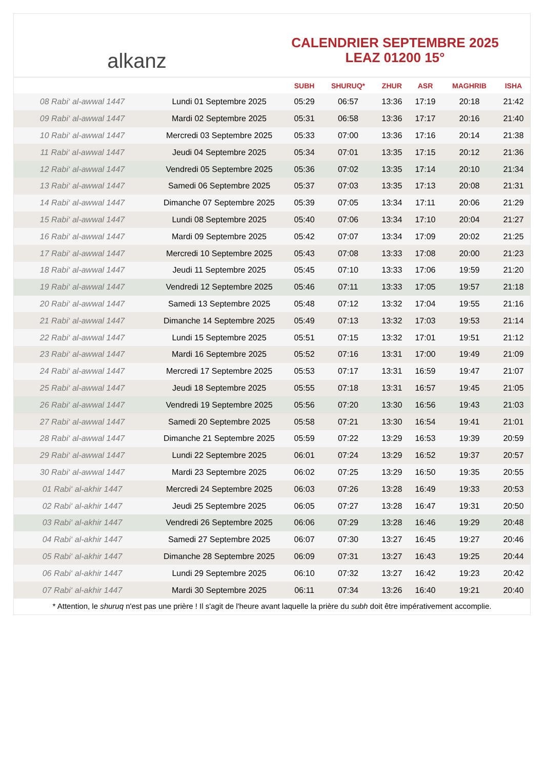alkanz
CALENDRIER SEPTEMBRE 2025
LEAZ 01200 15°
| | | SUBH | SHURUQ* | ZHUR | ASR | MAGHRIB | ISHA |
| --- | --- | --- | --- | --- | --- | --- | --- |
| 08 Rabi‘ al-awwal 1447 | Lundi 01 Septembre 2025 | 05:29 | 06:57 | 13:36 | 17:19 | 20:18 | 21:42 |
| 09 Rabi‘ al-awwal 1447 | Mardi 02 Septembre 2025 | 05:31 | 06:58 | 13:36 | 17:17 | 20:16 | 21:40 |
| 10 Rabi‘ al-awwal 1447 | Mercredi 03 Septembre 2025 | 05:33 | 07:00 | 13:36 | 17:16 | 20:14 | 21:38 |
| 11 Rabi‘ al-awwal 1447 | Jeudi 04 Septembre 2025 | 05:34 | 07:01 | 13:35 | 17:15 | 20:12 | 21:36 |
| 12 Rabi‘ al-awwal 1447 | Vendredi 05 Septembre 2025 | 05:36 | 07:02 | 13:35 | 17:14 | 20:10 | 21:34 |
| 13 Rabi‘ al-awwal 1447 | Samedi 06 Septembre 2025 | 05:37 | 07:03 | 13:35 | 17:13 | 20:08 | 21:31 |
| 14 Rabi‘ al-awwal 1447 | Dimanche 07 Septembre 2025 | 05:39 | 07:05 | 13:34 | 17:11 | 20:06 | 21:29 |
| 15 Rabi‘ al-awwal 1447 | Lundi 08 Septembre 2025 | 05:40 | 07:06 | 13:34 | 17:10 | 20:04 | 21:27 |
| 16 Rabi‘ al-awwal 1447 | Mardi 09 Septembre 2025 | 05:42 | 07:07 | 13:34 | 17:09 | 20:02 | 21:25 |
| 17 Rabi‘ al-awwal 1447 | Mercredi 10 Septembre 2025 | 05:43 | 07:08 | 13:33 | 17:08 | 20:00 | 21:23 |
| 18 Rabi‘ al-awwal 1447 | Jeudi 11 Septembre 2025 | 05:45 | 07:10 | 13:33 | 17:06 | 19:59 | 21:20 |
| 19 Rabi‘ al-awwal 1447 | Vendredi 12 Septembre 2025 | 05:46 | 07:11 | 13:33 | 17:05 | 19:57 | 21:18 |
| 20 Rabi‘ al-awwal 1447 | Samedi 13 Septembre 2025 | 05:48 | 07:12 | 13:32 | 17:04 | 19:55 | 21:16 |
| 21 Rabi‘ al-awwal 1447 | Dimanche 14 Septembre 2025 | 05:49 | 07:13 | 13:32 | 17:03 | 19:53 | 21:14 |
| 22 Rabi‘ al-awwal 1447 | Lundi 15 Septembre 2025 | 05:51 | 07:15 | 13:32 | 17:01 | 19:51 | 21:12 |
| 23 Rabi‘ al-awwal 1447 | Mardi 16 Septembre 2025 | 05:52 | 07:16 | 13:31 | 17:00 | 19:49 | 21:09 |
| 24 Rabi‘ al-awwal 1447 | Mercredi 17 Septembre 2025 | 05:53 | 07:17 | 13:31 | 16:59 | 19:47 | 21:07 |
| 25 Rabi‘ al-awwal 1447 | Jeudi 18 Septembre 2025 | 05:55 | 07:18 | 13:31 | 16:57 | 19:45 | 21:05 |
| 26 Rabi‘ al-awwal 1447 | Vendredi 19 Septembre 2025 | 05:56 | 07:20 | 13:30 | 16:56 | 19:43 | 21:03 |
| 27 Rabi‘ al-awwal 1447 | Samedi 20 Septembre 2025 | 05:58 | 07:21 | 13:30 | 16:54 | 19:41 | 21:01 |
| 28 Rabi‘ al-awwal 1447 | Dimanche 21 Septembre 2025 | 05:59 | 07:22 | 13:29 | 16:53 | 19:39 | 20:59 |
| 29 Rabi‘ al-awwal 1447 | Lundi 22 Septembre 2025 | 06:01 | 07:24 | 13:29 | 16:52 | 19:37 | 20:57 |
| 30 Rabi‘ al-awwal 1447 | Mardi 23 Septembre 2025 | 06:02 | 07:25 | 13:29 | 16:50 | 19:35 | 20:55 |
| 01 Rabi‘ al-akhir 1447 | Mercredi 24 Septembre 2025 | 06:03 | 07:26 | 13:28 | 16:49 | 19:33 | 20:53 |
| 02 Rabi‘ al-akhir 1447 | Jeudi 25 Septembre 2025 | 06:05 | 07:27 | 13:28 | 16:47 | 19:31 | 20:50 |
| 03 Rabi‘ al-akhir 1447 | Vendredi 26 Septembre 2025 | 06:06 | 07:29 | 13:28 | 16:46 | 19:29 | 20:48 |
| 04 Rabi‘ al-akhir 1447 | Samedi 27 Septembre 2025 | 06:07 | 07:30 | 13:27 | 16:45 | 19:27 | 20:46 |
| 05 Rabi‘ al-akhir 1447 | Dimanche 28 Septembre 2025 | 06:09 | 07:31 | 13:27 | 16:43 | 19:25 | 20:44 |
| 06 Rabi‘ al-akhir 1447 | Lundi 29 Septembre 2025 | 06:10 | 07:32 | 13:27 | 16:42 | 19:23 | 20:42 |
| 07 Rabi‘ al-akhir 1447 | Mardi 30 Septembre 2025 | 06:11 | 07:34 | 13:26 | 16:40 | 19:21 | 20:40 |
* Attention, le shuruq n'est pas une prière ! Il s'agit de l'heure avant laquelle la prière du subh doit être impérativement accomplie.